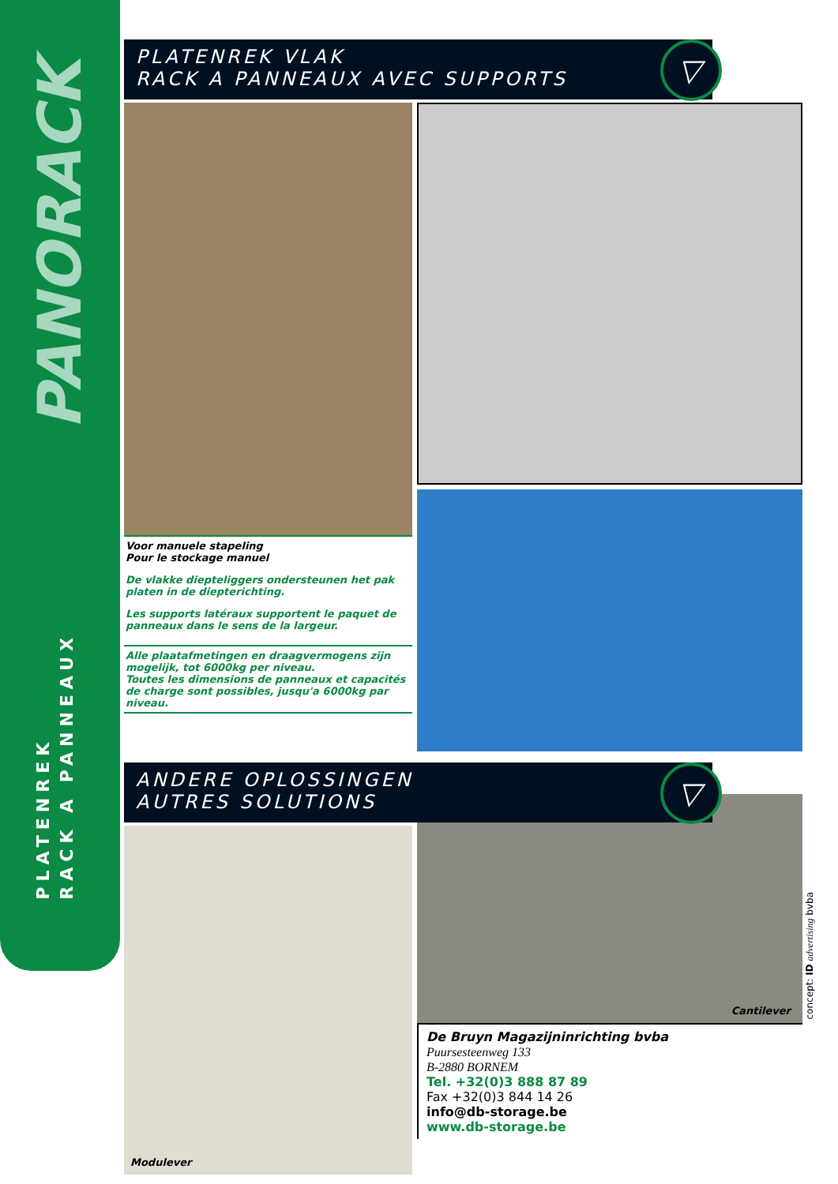PANORACK
PLATENREK
RACK A PANNEAUX
PLATENREK VLAK
RACK A PANNEAUX AVEC SUPPORTS
▽
Voor manuele stapeling
Pour le stockage manuel
De vlakke diepteliggers ondersteunen het pak platen in de diepterichting.
Les supports latéraux supportent le paquet de panneaux dans le sens de la largeur.
Alle plaatafmetingen en draagvermogens zijn mogelijk, tot 6000kg per niveau.
Toutes les dimensions de panneaux et capacités de charge sont possibles, jusqu'a 6000kg par niveau.
ANDERE OPLOSSINGEN
AUTRES SOLUTIONS
▽
Modulever
Cantilever
De Bruyn Magazijninrichting bvba
Puursesteenweg 133
B-2880 BORNEM
Tel. +32(0)3 888 87 89
Fax +32(0)3 844 14 26
info@db-storage.be
www.db-storage.be
concept: ID advertising bvba